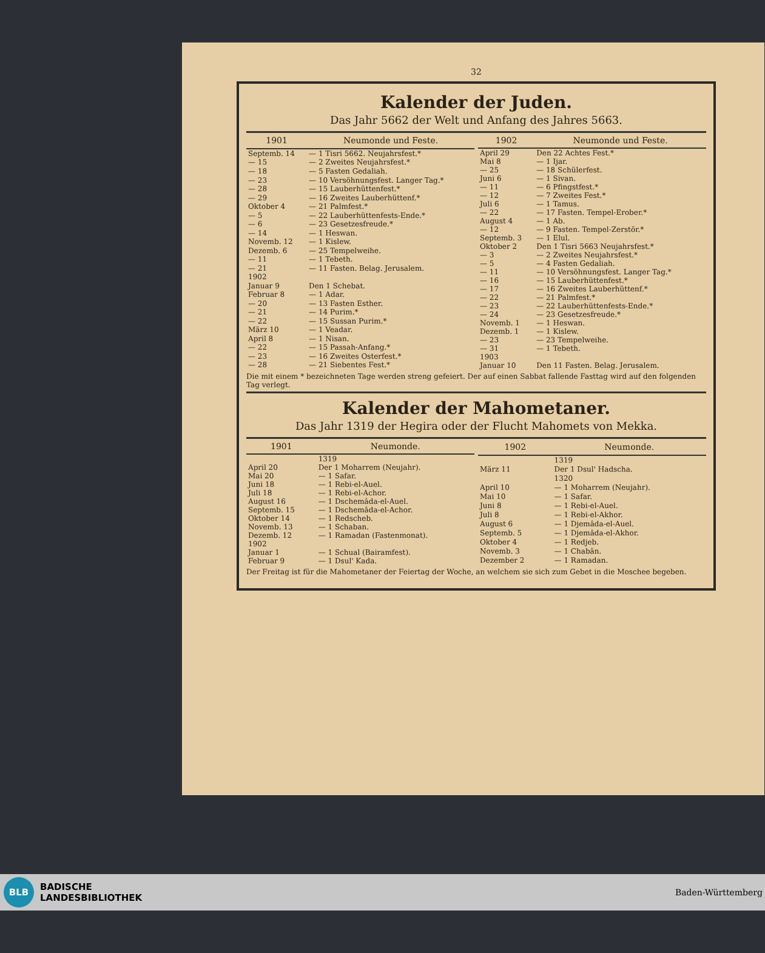32
Kalender der Juden.
Das Jahr 5662 der Welt und Anfang des Jahres 5663.
| 1901 | Neumonde und Feste. |
| --- | --- |
| Septemb. 14 | — 1 Tisri 5662. Neujahrsfest.* |
| — 15 | — 2 Zweites Neujahrsfest.* |
| — 18 | — 5 Fasten Gedaliah. |
| — 23 | — 10 Versöhnungsfest. Langer Tag.* |
| — 28 | — 15 Lauberhüttenfest.* |
| — 29 | — 16 Zweites Lauberhüttenf.* |
| Oktober 4 | — 21 Palmfest.* |
| — 5 | — 22 Lauberhüttenfests-Ende.* |
| — 6 | — 23 Gesetzesfreude.* |
| — 14 | — 1 Heswan. |
| Novemb. 12 | — 1 Kislew. |
| Dezemb. 6 | — 25 Tempelweihe. |
| — 11 | — 1 Tebeth. |
| — 21 | — 11 Fasten. Belag. Jerusalem. |
| 1902 | |
| Januar 9 | Den 1 Schebat. |
| Februar 8 | — 1 Adar. |
| — 20 | — 13 Fasten Esther. |
| — 21 | — 14 Purim.* |
| — 22 | — 15 Sussan Purim.* |
| März 10 | — 1 Veadar. |
| April 8 | — 1 Nisan. |
| — 22 | — 15 Passah-Anfang.* |
| — 23 | — 16 Zweites Osterfest.* |
| — 28 | — 21 Siebentes Fest.* |
| 1902 | Neumonde und Feste. |
| --- | --- |
| April 29 | Den 22 Achtes Fest.* |
| Mai 8 | — 1 Ijar. |
| — 25 | — 18 Schülerfest. |
| Juni 6 | — 1 Sivan. |
| — 11 | — 6 Pfingstfest.* |
| — 12 | — 7 Zweites Fest.* |
| Juli 6 | — 1 Tamus. |
| — 22 | — 17 Fasten. Tempel-Erober.* |
| August 4 | — 1 Ab. |
| — 12 | — 9 Fasten. Tempel-Zerstör.* |
| Septemb. 3 | — 1 Elul. |
| Oktober 2 | Den 1 Tisri 5663 Neujahrsfest.* |
| — 3 | — 2 Zweites Neujahrsfest.* |
| — 5 | — 4 Fasten Gedaliah. |
| — 11 | — 10 Versöhnungsfest. Langer Tag.* |
| — 16 | — 15 Lauberhüttenfest.* |
| — 17 | — 16 Zweites Lauberhüttenf.* |
| — 22 | — 21 Palmfest.* |
| — 23 | — 22 Lauberhüttenfests-Ende.* |
| — 24 | — 23 Gesetzesfreude.* |
| Novemb. 1 | — 1 Heswan. |
| Dezemb. 1 | — 1 Kislew. |
| — 23 | — 23 Tempelweihe. |
| — 31 | — 1 Tebeth. |
| 1903 | |
| Januar 10 | Den 11 Fasten. Belag. Jerusalem. |
Die mit einem * bezeichneten Tage werden streng gefeiert. Der auf einen Sabbat fallende Fasttag wird auf den folgenden Tag verlegt.
Kalender der Mahometaner.
Das Jahr 1319 der Hegira oder der Flucht Mahomets von Mekka.
| 1901 | Neumonde. |
| --- | --- |
| | 1319 |
| April 20 | Der 1 Moharrem (Neujahr). |
| Mai 20 | — 1 Safar. |
| Juni 18 | — 1 Rebi-el-Auel. |
| Juli 18 | — 1 Rebi-el-Achor. |
| August 16 | — 1 Dschemâda-el-Auel. |
| Septemb. 15 | — 1 Dschemâda-el-Achor. |
| Oktober 14 | — 1 Redscheb. |
| Novemb. 13 | — 1 Schaban. |
| Dezemb. 12 | — 1 Ramadan (Fastenmonat). |
| 1902 | |
| Januar 1 | — 1 Schual (Bairamfest). |
| Februar 9 | — 1 Dsul' Kada. |
| 1902 | Neumonde. |
| --- | --- |
| | 1319 |
| März 11 | Der 1 Dsul' Hadscha. |
| | 1320 |
| April 10 | — 1 Moharrem (Neujahr). |
| Mai 10 | — 1 Safar. |
| Juni 8 | — 1 Rebi-el-Auel. |
| Juli 8 | — 1 Rebi-el-Akhor. |
| August 6 | — 1 Djemâda-el-Auel. |
| Septemb. 5 | — 1 Djemâda-el-Akhor. |
| Oktober 4 | — 1 Redjeb. |
| Novemb. 3 | — 1 Chabân. |
| Dezember 2 | — 1 Ramadan. |
Der Freitag ist für die Mahometaner der Feiertag der Woche, an welchem sie sich zum Gebet in die Moschee begeben.
BLB
BADISCHE
LANDESBIBLIOTHEK
Baden-Württemberg